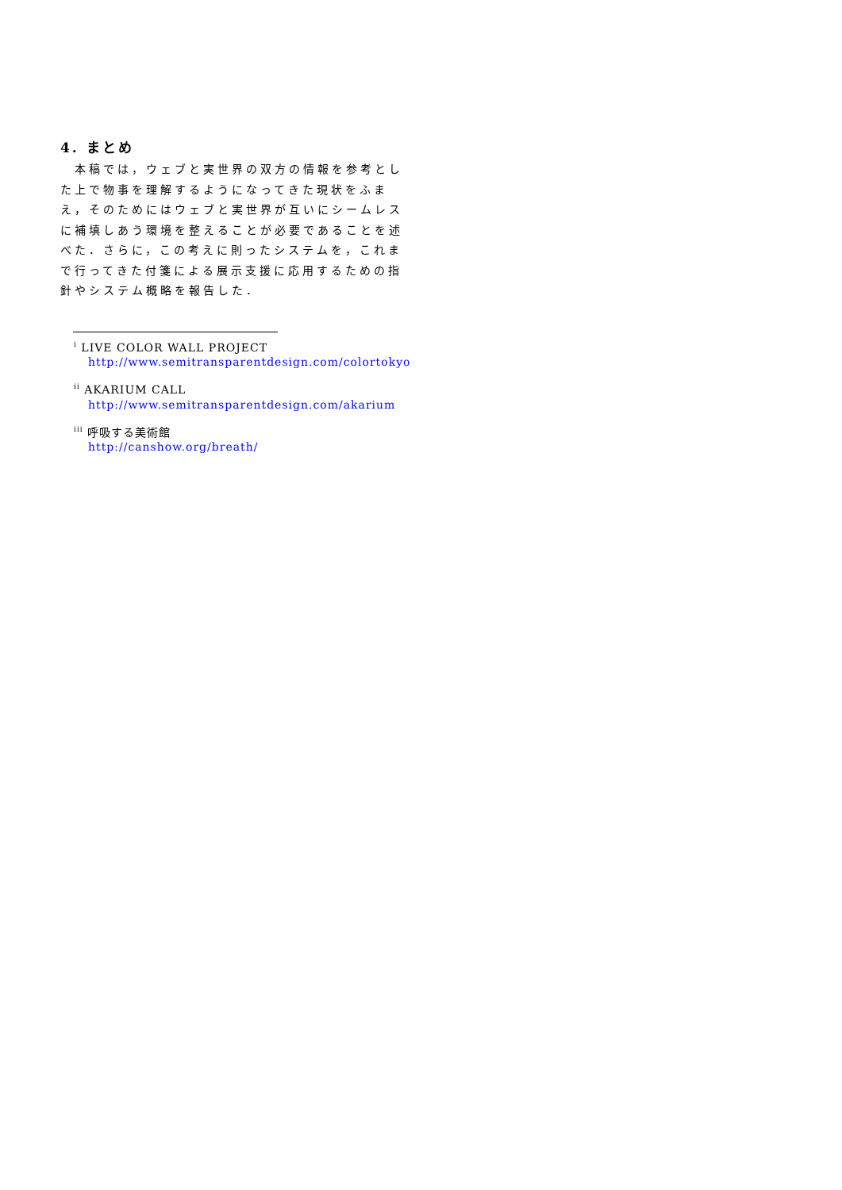4. まとめ
　本稿では，ウェブと実世界の双方の情報を参考とした上で物事を理解するようになってきた現状をふまえ，そのためにはウェブと実世界が互いにシームレスに補填しあう環境を整えることが必要であることを述べた．さらに，この考えに則ったシステムを，これまで行ってきた付箋による展示支援に応用するための指針やシステム概略を報告した．
<sup>i</sup> LIVE COLOR WALL PROJECT
http://www.semitransparentdesign.com/colortokyo
<sup>ii</sup> AKARIUM CALL
http://www.semitransparentdesign.com/akarium
<sup>iii</sup> 呼吸する美術館
http://canshow.org/breath/